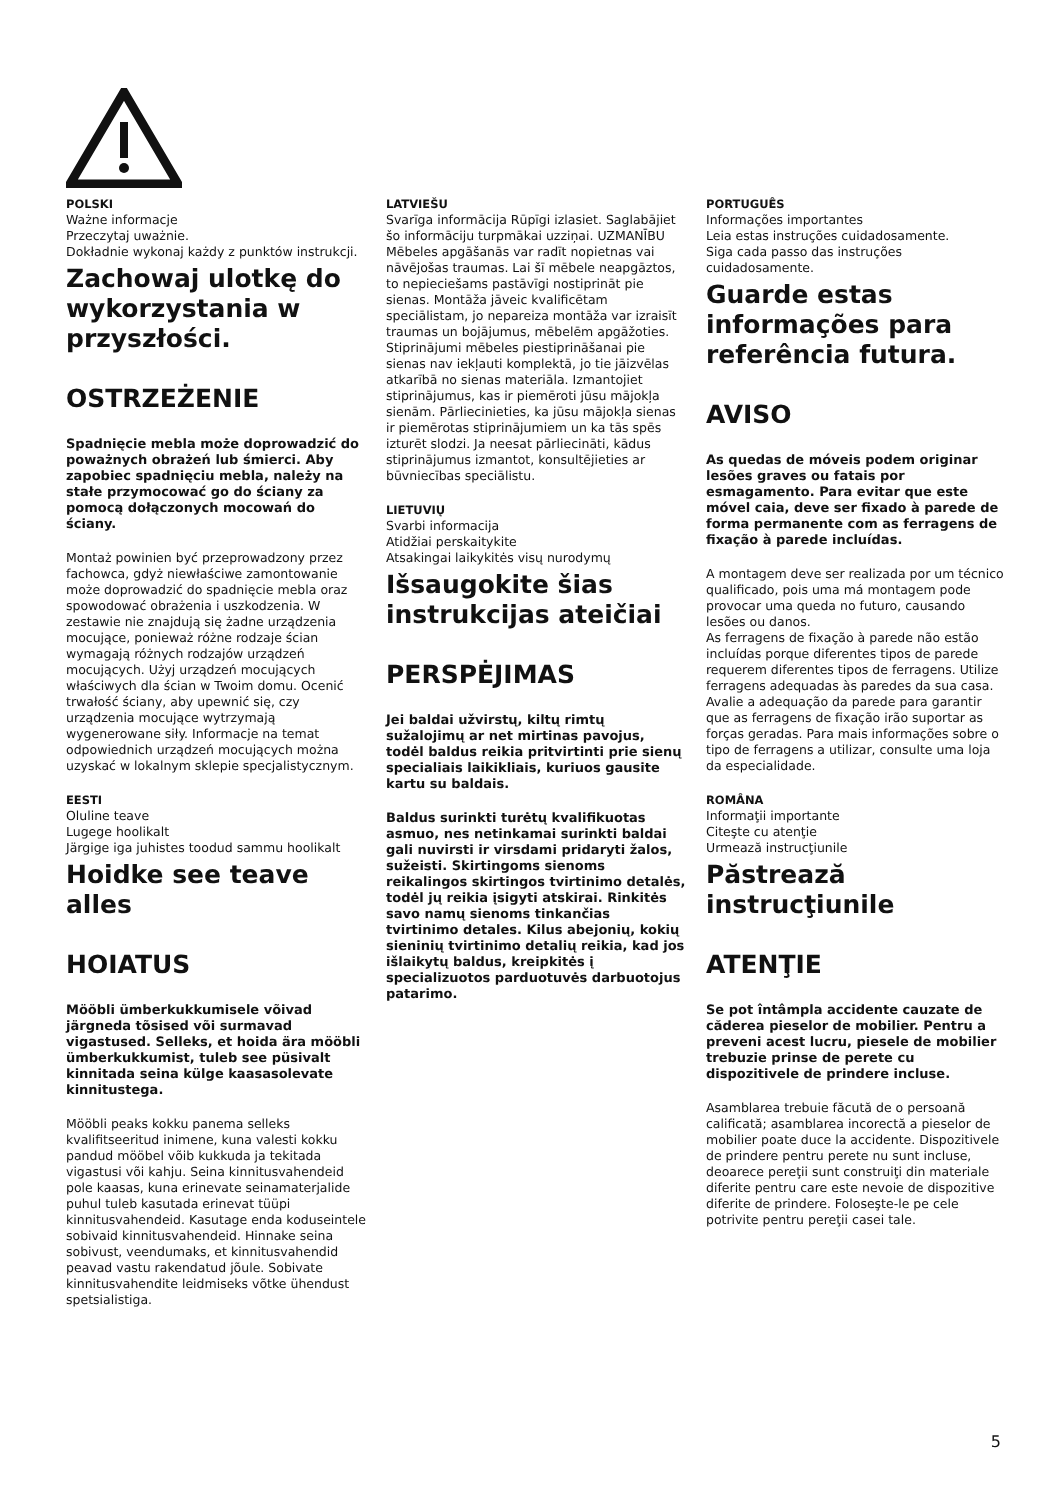POLSKI
Ważne informacje
Przeczytaj uważnie.
Dokładnie wykonaj każdy z punktów instrukcji.
Zachowaj ulotkę do wykorzystania w przyszłości.
OSTRZEŻENIE
Spadnięcie mebla może doprowadzić do poważnych obrażeń lub śmierci. Aby zapobiec spadnięciu mebla, należy na stałe przymocować go do ściany za pomocą dołączonych mocowań do ściany.
Montaż powinien być przeprowadzony przez fachowca, gdyż niewłaściwe zamontowanie może doprowadzić do spadnięcie mebla oraz spowodować obrażenia i uszkodzenia. W zestawie nie znajdują się żadne urządzenia mocujące, ponieważ różne rodzaje ścian wymagają różnych rodzajów urządzeń mocujących. Użyj urządzeń mocujących właściwych dla ścian w Twoim domu. Ocenić trwałość ściany, aby upewnić się, czy urządzenia mocujące wytrzymają wygenerowane siły. Informacje na temat odpowiednich urządzeń mocujących można uzyskać w lokalnym sklepie specjalistycznym.
EESTI
Oluline teave
Lugege hoolikalt
Järgige iga juhistes toodud sammu hoolikalt
Hoidke see teave alles
HOIATUS
Mööbli ümberkukkumisele võivad järgneda tõsised või surmavad vigastused. Selleks, et hoida ära mööbli ümberkukkumist, tuleb see püsivalt kinnitada seina külge kaasasolevate kinnitustega.
Mööbli peaks kokku panema selleks kvalifitseeritud inimene, kuna valesti kokku pandud mööbel võib kukkuda ja tekitada vigastusi või kahju. Seina kinnitusvahendeid pole kaasas, kuna erinevate seinamaterjalide puhul tuleb kasutada erinevat tüüpi kinnitusvahendeid. Kasutage enda koduseintele sobivaid kinnitusvahendeid. Hinnake seina sobivust, veendumaks, et kinnitusvahendid peavad vastu rakendatud jõule. Sobivate kinnitusvahendite leidmiseks võtke ühendust spetsialistiga.
LATVIEŠU
Svarīga informācija Rūpīgi izlasiet. Saglabājiet šo informāciju turpmākai uzziņai. UZMANĪBU Mēbeles apgāšanās var radīt nopietnas vai nāvējošas traumas. Lai šī mēbele neapgāztos, to nepieciešams pastāvīgi nostiprināt pie sienas. Montāža jāveic kvalificētam speciālistam, jo nepareiza montāža var izraisīt traumas un bojājumus, mēbelēm apgāžoties. Stiprinājumi mēbeles piestiprināšanai pie sienas nav iekļauti komplektā, jo tie jāizvēlas atkarībā no sienas materiāla. Izmantojiet stiprinājumus, kas ir piemēroti jūsu mājokļa sienām. Pārliecinieties, ka jūsu mājokļa sienas ir piemērotas stiprinājumiem un ka tās spēs izturēt slodzi. Ja neesat pārliecināti, kādus stiprinājumus izmantot, konsultējieties ar būvniecības speciālistu.
LIETUVIŲ
Svarbi informacija
Atidžiai perskaitykite
Atsakingai laikykitės visų nurodymų
Išsaugokite šias instrukcijas ateičiai
PERSPĖJIMAS
Jei baldai užvirstų, kiltų rimtų sužalojimų ar net mirtinas pavojus, todėl baldus reikia pritvirtinti prie sienų specialiais laikikliais, kuriuos gausite kartu su baldais.
Baldus surinkti turėtų kvalifikuotas asmuo, nes netinkamai surinkti baldai gali nuvirsti ir virsdami pridaryti žalos, sužeisti. Skirtingoms sienoms reikalingos skirtingos tvirtinimo detalės, todėl jų reikia įsigyti atskirai. Rinkitės savo namų sienoms tinkančias tvirtinimo detales. Kilus abejonių, kokių sieninių tvirtinimo detalių reikia, kad jos išlaikytų baldus, kreipkitės į specializuotos parduotuvės darbuotojus patarimo.
PORTUGUÊS
Informações importantes
Leia estas instruções cuidadosamente.
Siga cada passo das instruções cuidadosamente.
Guarde estas informações para referência futura.
AVISO
As quedas de móveis podem originar lesões graves ou fatais por esmagamento. Para evitar que este móvel caia, deve ser fixado à parede de forma permanente com as ferragens de fixação à parede incluídas.
A montagem deve ser realizada por um técnico qualificado, pois uma má montagem pode provocar uma queda no futuro, causando lesões ou danos.
As ferragens de fixação à parede não estão incluídas porque diferentes tipos de parede requerem diferentes tipos de ferragens. Utilize ferragens adequadas às paredes da sua casa. Avalie a adequação da parede para garantir que as ferragens de fixação irão suportar as forças geradas. Para mais informações sobre o tipo de ferragens a utilizar, consulte uma loja da especialidade.
ROMÂNA
Informaţii importante
Citeşte cu atenţie
Urmează instrucţiunile
Păstrează instrucţiunile
ATENŢIE
Se pot întâmpla accidente cauzate de căderea pieselor de mobilier. Pentru a preveni acest lucru, piesele de mobilier trebuzie prinse de perete cu dispozitivele de prindere incluse.
Asamblarea trebuie făcută de o persoană calificată; asamblarea incorectă a pieselor de mobilier poate duce la accidente. Dispozitivele de prindere pentru perete nu sunt incluse, deoarece pereţii sunt construiţi din materiale diferite pentru care este nevoie de dispozitive diferite de prindere. Foloseşte-le pe cele potrivite pentru pereţii casei tale.
5